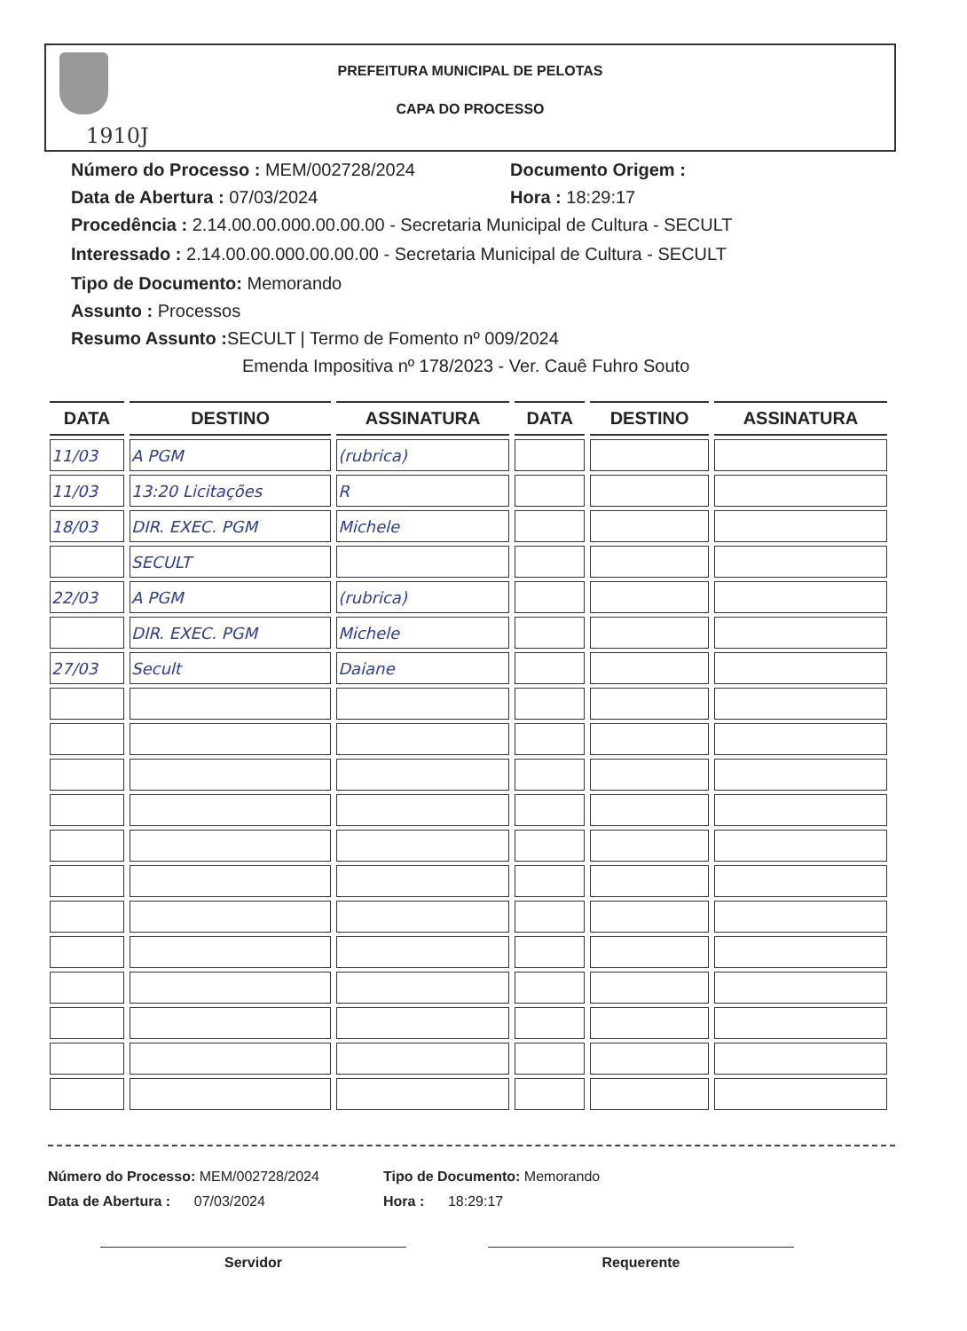1910J
PREFEITURA MUNICIPAL DE PELOTAS
CAPA DO PROCESSO
Número do Processo : MEM/002728/2024 Documento Origem :
Data de Abertura : 07/03/2024 Hora : 18:29:17
Procedência : 2.14.00.00.000.00.00.00 - Secretaria Municipal de Cultura - SECULT
Interessado : 2.14.00.00.000.00.00.00 - Secretaria Municipal de Cultura - SECULT
Tipo de Documento: Memorando
Assunto : Processos
Resumo Assunto : SECULT | Termo de Fomento nº 009/2024
Emenda Impositiva nº 178/2023 - Ver. Cauê Fuhro Souto
| DATA | DESTINO | ASSINATURA | DATA | DESTINO | ASSINATURA |
| --- | --- | --- | --- | --- | --- |
| 11/03 | A PGM | (rubrica) | | | |
| 11/03 | 13:20 Licitações | R | | | |
| 18/03 | DIR. EXEC. PGM | Michele | | | |
| | SECULT | | | | |
| 22/03 | A PGM | (rubrica) | | | |
| | DIR. EXEC. PGM | Michele | | | |
| 27/03 | Secult | Daiane | | | |
Número do Processo: MEM/002728/2024 Tipo de Documento: Memorando
Data de Abertura : 07/03/2024 Hora : 18:29:17
Servidor Requerente